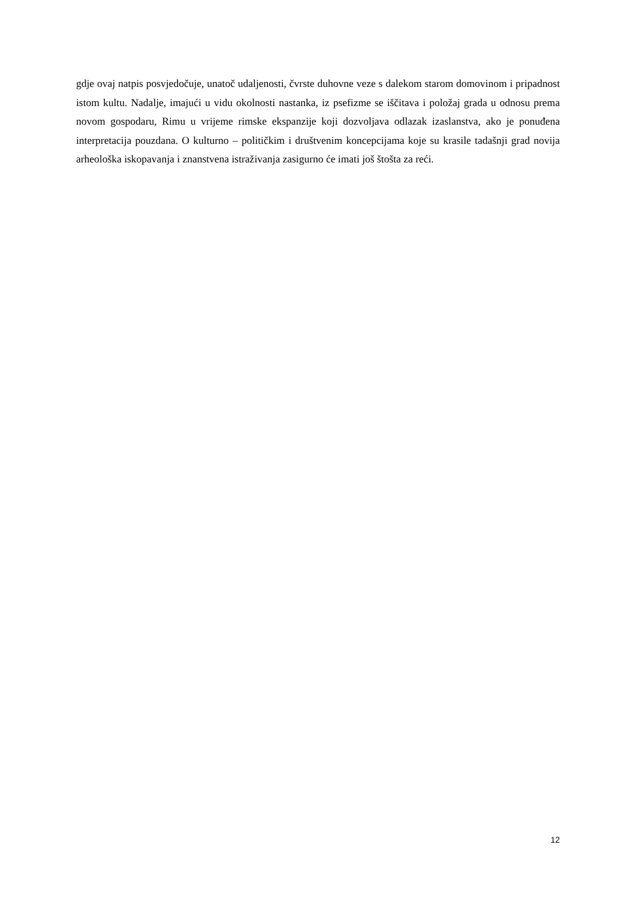gdje ovaj natpis posvjedočuje, unatoč udaljenosti, čvrste duhovne veze s dalekom starom domovinom i pripadnost istom kultu. Nadalje, imajući u vidu okolnosti nastanka, iz psefizme se iščitava i položaj grada u odnosu prema novom gospodaru, Rimu u vrijeme rimske ekspanzije koji dozvoljava odlazak izaslanstva, ako je ponuđena interpretacija pouzdana. O kulturno – političkim i društvenim koncepcijama koje su krasile tadašnji grad novija arheološka iskopavanja i znanstvena istraživanja zasigurno će imati još štošta za reći.
12